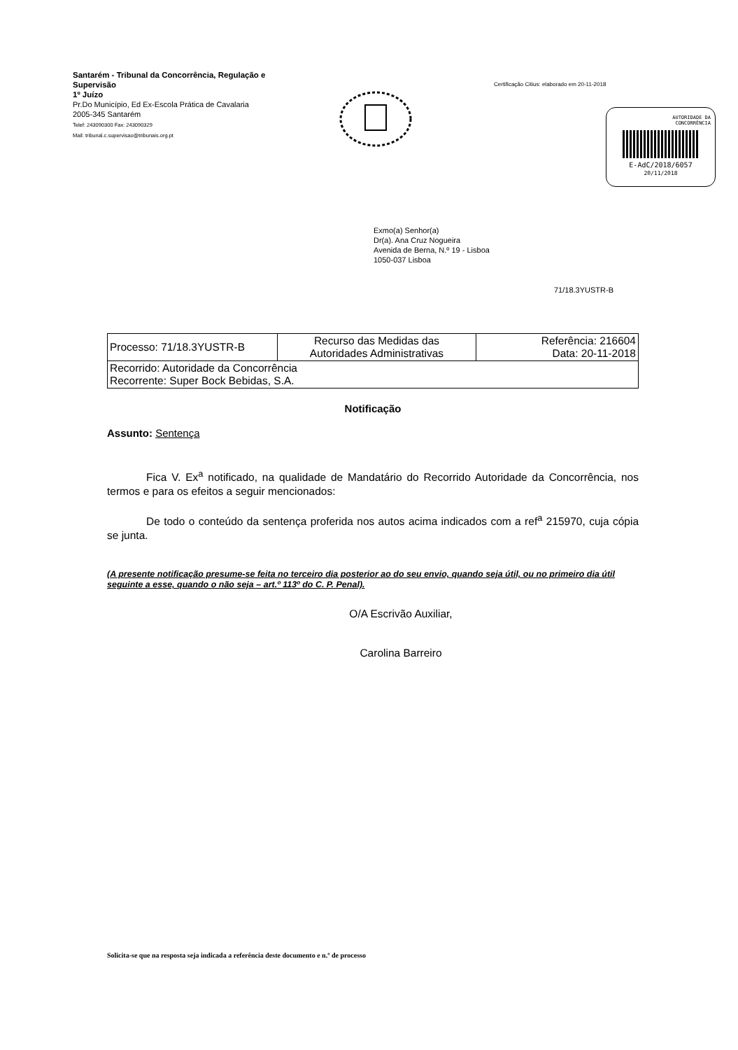Santarém - Tribunal da Concorrência, Regulação e Supervisão
1º Juízo
Pr.Do Município, Ed Ex-Escola Prática de Cavalaria
2005-345 Santarém
Telef: 243090300 Fax: 243090329
Mail: tribunal.c.supervisao@tribunais.org.pt
Certificação Citius: elaborado em 20-11-2018
AUTORIDADE DA
CONCORRÊNCIA
E-AdC/2018/6057
20/11/2018
Exmo(a) Senhor(a)
Dr(a). Ana Cruz Nogueira
Avenida de Berna, N.º 19 - Lisboa
1050-037 Lisboa
71/18.3YUSTR-B
| Processo: 71/18.3YUSTR-B | Recurso das Medidas das Autoridades Administrativas | Referência: 216604 Data: 20-11-2018 |
| Recorrido: Autoridade da Concorrência Recorrente: Super Bock Bebidas, S.A. | | |
Notificação
Assunto: Sentença
Fica V. Ex<sup>a</sup> notificado, na qualidade de Mandatário do Recorrido Autoridade da Concorrência, nos termos e para os efeitos a seguir mencionados:
De todo o conteúdo da sentença proferida nos autos acima indicados com a ref<sup>a</sup> 215970, cuja cópia se junta.
(A presente notificação presume-se feita no terceiro dia posterior ao do seu envio, quando seja útil, ou no primeiro dia útil seguinte a esse, quando o não seja – art.º 113º do C. P. Penal).
O/A Escrivão Auxiliar,
Carolina Barreiro
Solicita-se que na resposta seja indicada a referência deste documento e n.º de processo